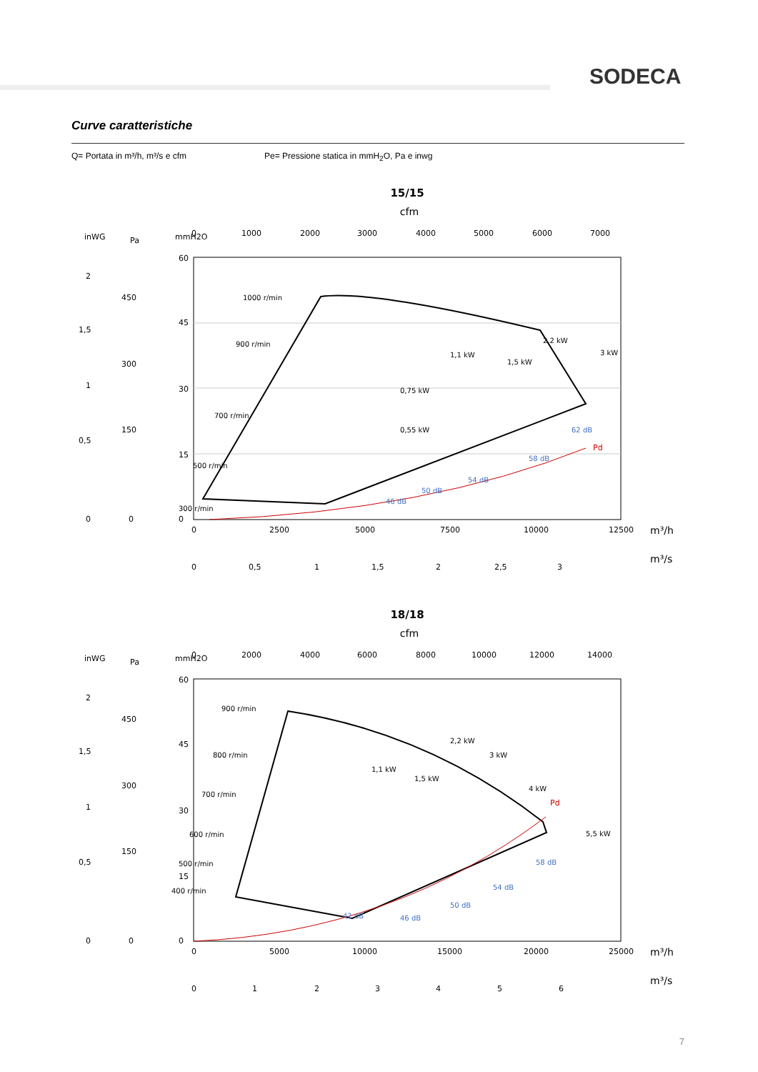SODECA
Curve caratteristiche
Q= Portata in m³/h, m³/s e cfm
Pe= Pressione statica in mmH<sub>2</sub>O, Pa e inwg
15/15
cfm
inWG
Pa
mmH2O
0
1000
2000
3000
4000
5000
6000
7000
Pd
1000 r/min
900 r/min
700 r/min
500 r/min
300 r/min
1,1 kW
1,5 kW
2,2 kW
3 kW
0,75 kW
0,55 kW
46 dB
50 dB
54 dB
58 dB
62 dB
60
45
30
15
0
450
300
150
0
2
1,5
1
0,5
0
0
2500
5000
7500
10000
12500
m³/h
0
0,5
1
1,5
2
2,5
3
m³/s
18/18
cfm
inWG
Pa
mmH2O
0
2000
4000
6000
8000
10000
12000
14000
Pd
900 r/min
800 r/min
700 r/min
600 r/min
500 r/min
400 r/min
1,1 kW
1,5 kW
2,2 kW
3 kW
4 kW
5,5 kW
42 dB
46 dB
50 dB
54 dB
58 dB
60
45
30
15
0
450
300
150
0
2
1,5
1
0,5
0
0
5000
10000
15000
20000
25000
m³/h
0
1
2
3
4
5
6
m³/s
7